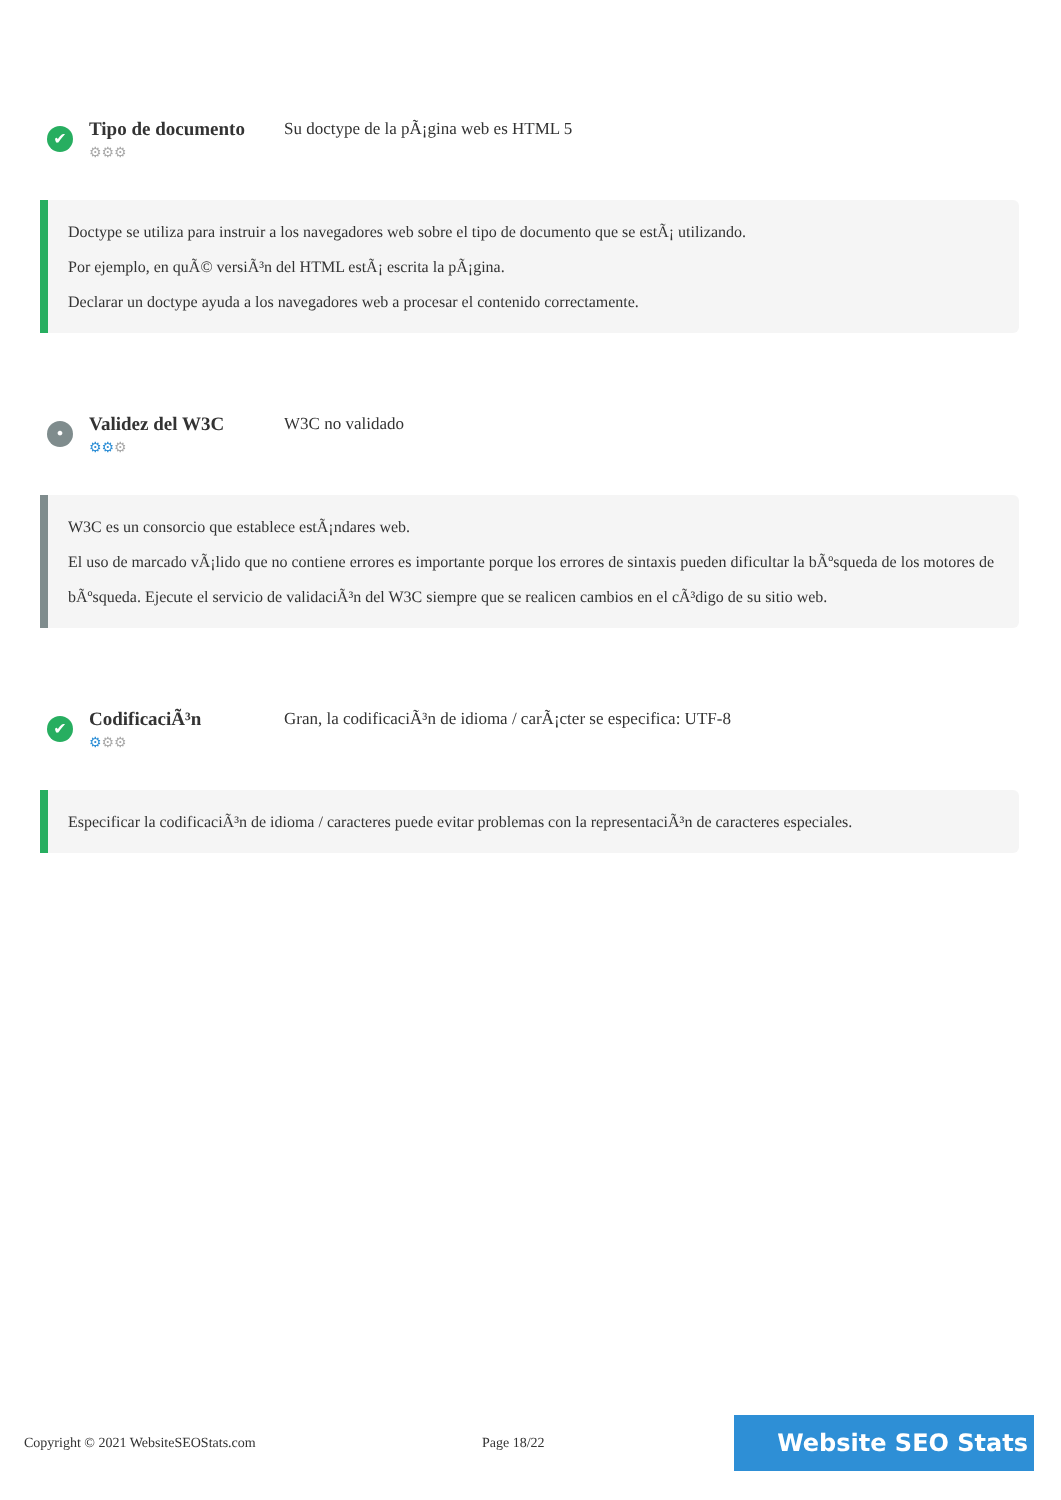✔
Tipo de documento
⚙⚙⚙
Su doctype de la pÃ¡gina web es HTML 5
Doctype se utiliza para instruir a los navegadores web sobre el tipo de documento que se estÃ¡ utilizando.
Por ejemplo, en quÃ© versiÃ³n del HTML estÃ¡ escrita la pÃ¡gina.
Declarar un doctype ayuda a los navegadores web a procesar el contenido correctamente.
•
Validez del W3C
⚙⚙⚙
W3C no validado
W3C es un consorcio que establece estÃ¡ndares web.
El uso de marcado vÃ¡lido que no contiene errores es importante porque los errores de sintaxis pueden dificultar la bÃºsqueda de los motores de bÃºsqueda. Ejecute el servicio de validaciÃ³n del W3C siempre que se realicen cambios en el cÃ³digo de su sitio web.
✔
CodificaciÃ³n
⚙⚙⚙
Gran, la codificaciÃ³n de idioma / carÃ¡cter se especifica: UTF-8
Especificar la codificaciÃ³n de idioma / caracteres puede evitar problemas con la representaciÃ³n de caracteres especiales.
Copyright © 2021 WebsiteSEOStats.com Page 18/22
Website SEO Stats